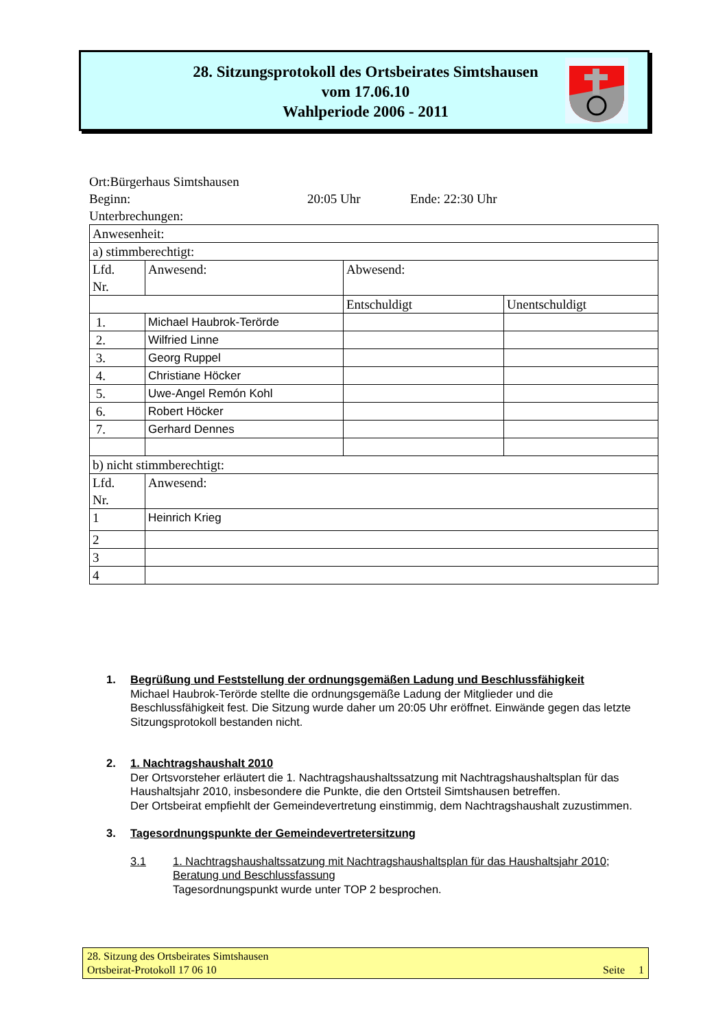28. Sitzungsprotokoll des Ortsbeirates Simtshausen
vom 17.06.10
Wahlperiode 2006 - 2011
Ort:Bürgerhaus Simtshausen
Beginn: 20:05 Uhr Ende: 22:30 Uhr
Unterbrechungen:
| Anwesenheit: | | | |
| a) stimmberechtigt: | | | |
| Lfd. Nr. | Anwesend: | Abwesend: | |
| | | Entschuldigt | Unentschuldigt |
| 1. | Michael Haubrok-Terörde | | |
| 2. | Wilfried Linne | | |
| 3. | Georg Ruppel | | |
| 4. | Christiane Höcker | | |
| 5. | Uwe-Angel Remón Kohl | | |
| 6. | Robert Höcker | | |
| 7. | Gerhard Dennes | | |
| b) nicht stimmberechtigt: | | | |
| Lfd. Nr. | Anwesend: | | |
| 1 | Heinrich Krieg | | |
| 2 | | | |
| 3 | | | |
| 4 | | | |
1. Begrüßung und Feststellung der ordnungsgemäßen Ladung und Beschlussfähigkeit
Michael Haubrok-Terörde stellte die ordnungsgemäße Ladung der Mitglieder und die Beschlussfähigkeit fest. Die Sitzung wurde daher um 20:05 Uhr eröffnet. Einwände gegen das letzte Sitzungsprotokoll bestanden nicht.
2. 1. Nachtragshaushalt 2010
Der Ortsvorsteher erläutert die 1. Nachtragshaushaltssatzung mit Nachtragshaushaltsplan für das Haushaltsjahr 2010, insbesondere die Punkte, die den Ortsteil Simtshausen betreffen.
Der Ortsbeirat empfiehlt der Gemeindevertretung einstimmig, dem Nachtragshaushalt zuzustimmen.
3. Tagesordnungspunkte der Gemeindevertretersitzung
3.1 1. Nachtragshaushaltssatzung mit Nachtragshaushaltsplan für das Haushaltsjahr 2010; Beratung und Beschlussfassung
Tagesordnungspunkt wurde unter TOP 2 besprochen.
28. Sitzung des Ortsbeirates Simtshausen
Ortsbeirat-Protokoll 17 06 10 Seite 1